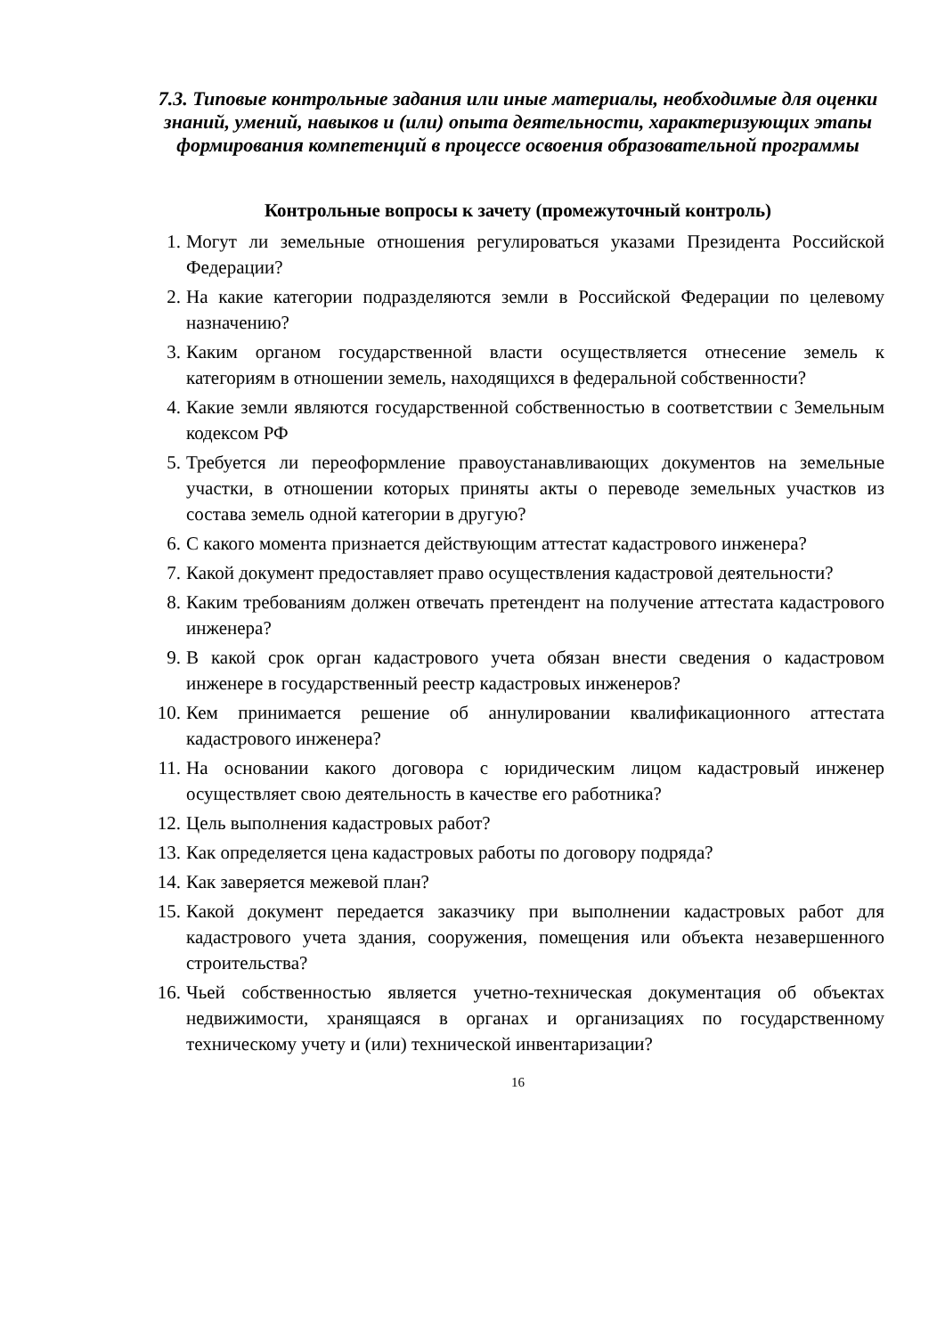7.3. Типовые контрольные задания или иные материалы, необходимые для оценки знаний, умений, навыков и (или) опыта деятельности, характеризующих этапы формирования компетенций в процессе освоения образовательной программы
Контрольные вопросы к зачету (промежуточный контроль)
1. Могут ли земельные отношения регулироваться указами Президента Российской Федерации?
2. На какие категории подразделяются земли в Российской Федерации по целевому назначению?
3. Каким органом государственной власти осуществляется отнесение земель к категориям в отношении земель, находящихся в федеральной собственности?
4. Какие земли являются государственной собственностью в соответствии с Земельным кодексом РФ
5. Требуется ли переоформление правоустанавливающих документов на земельные участки, в отношении которых приняты акты о переводе земельных участков из состава земель одной категории в другую?
6. С какого момента признается действующим аттестат кадастрового инженера?
7. Какой документ предоставляет право осуществления кадастровой деятельности?
8. Каким требованиям должен отвечать претендент на получение аттестата кадастрового инженера?
9. В какой срок орган кадастрового учета обязан внести сведения о кадастровом инженере в государственный реестр кадастровых инженеров?
10. Кем принимается решение об аннулировании квалификационного аттестата кадастрового инженера?
11. На основании какого договора с юридическим лицом кадастровый инженер осуществляет свою деятельность в качестве его работника?
12. Цель выполнения кадастровых работ?
13. Как определяется цена кадастровых работы по договору подряда?
14. Как заверяется межевой план?
15. Какой документ передается заказчику при выполнении кадастровых работ для кадастрового учета здания, сооружения, помещения или объекта незавершенного строительства?
16. Чьей собственностью является учетно-техническая документация об объектах недвижимости, хранящаяся в органах и организациях по государственному техническому учету и (или) технической инвентаризации?
16